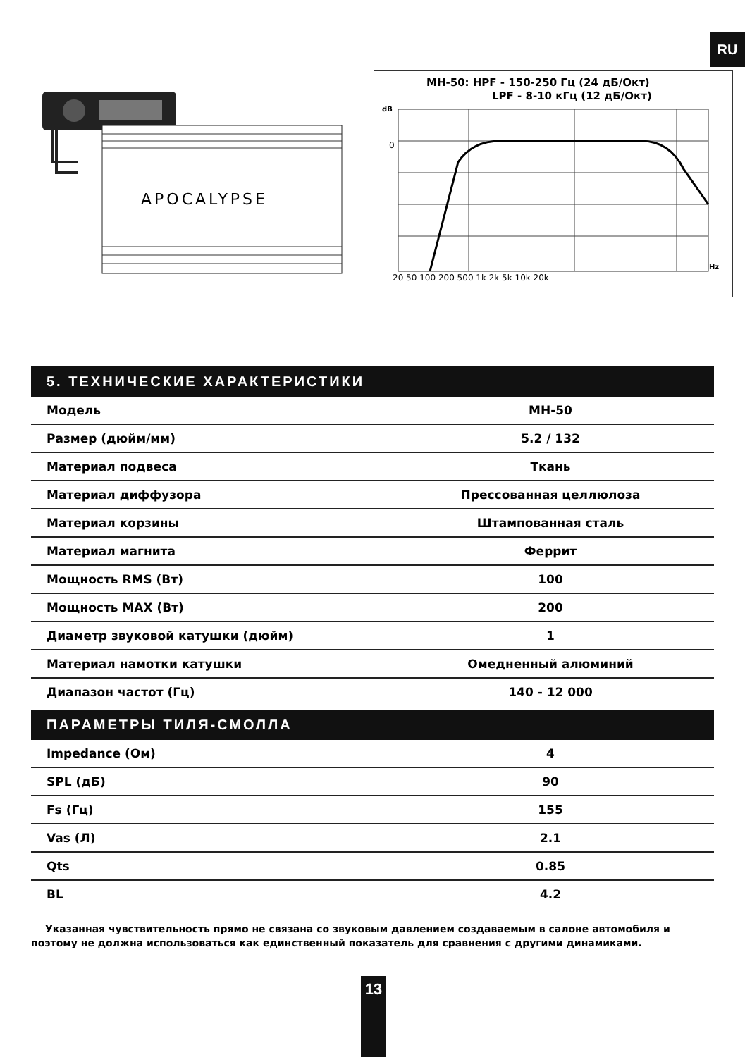RU
APOCALYPSE
MH-50: HPF - 150-250 Гц (24 дБ/Окт)
LPF - 8-10 кГц (12 дБ/Окт)
dB
0
20 50 100 200 500 1k 2k 5k 10k 20k
Hz
5. ТЕХНИЧЕСКИЕ ХАРАКТЕРИСТИКИ
| Модель | MH-50 |
| Размер (дюйм/мм) | 5.2 / 132 |
| Материал подвеса | Ткань |
| Материал диффузора | Прессованная целлюлоза |
| Материал корзины | Штампованная сталь |
| Материал магнита | Феррит |
| Мощность RMS (Вт) | 100 |
| Мощность MAX (Вт) | 200 |
| Диаметр звуковой катушки (дюйм) | 1 |
| Материал намотки катушки | Омедненный алюминий |
| Диапазон частот (Гц) | 140 - 12 000 |
ПАРАМЕТРЫ ТИЛЯ-СМОЛЛА
| Impedance (Ом) | 4 |
| SPL (дБ) | 90 |
| Fs (Гц) | 155 |
| Vas (Л) | 2.1 |
| Qts | 0.85 |
| BL | 4.2 |
Указанная чувствительность прямо не связана со звуковым давлением создаваемым в салоне автомобиля и поэтому не должна использоваться как единственный показатель для сравнения с другими динамиками.
13